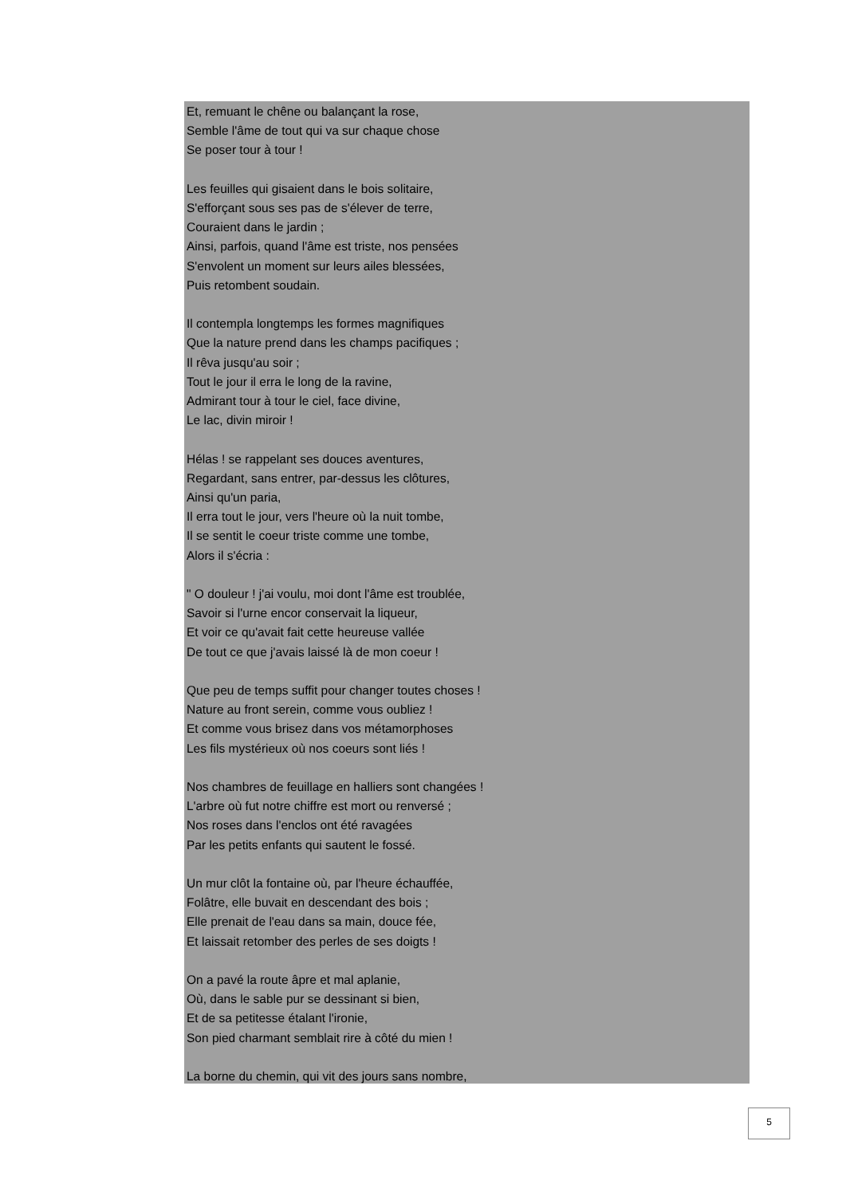Et, remuant le chêne ou balançant la rose,
Semble l'âme de tout qui va sur chaque chose
Se poser tour à tour !
Les feuilles qui gisaient dans le bois solitaire,
S'efforçant sous ses pas de s'élever de terre,
Couraient dans le jardin ;
Ainsi, parfois, quand l'âme est triste, nos pensées
S'envolent un moment sur leurs ailes blessées,
Puis retombent soudain.
Il contempla longtemps les formes magnifiques
Que la nature prend dans les champs pacifiques ;
Il rêva jusqu'au soir ;
Tout le jour il erra le long de la ravine,
Admirant tour à tour le ciel, face divine,
Le lac, divin miroir !
Hélas ! se rappelant ses douces aventures,
Regardant, sans entrer, par-dessus les clôtures,
Ainsi qu'un paria,
Il erra tout le jour, vers l'heure où la nuit tombe,
Il se sentit le coeur triste comme une tombe,
Alors il s'écria :
" O douleur ! j'ai voulu, moi dont l'âme est troublée,
Savoir si l'urne encor conservait la liqueur,
Et voir ce qu'avait fait cette heureuse vallée
De tout ce que j'avais laissé là de mon coeur !
Que peu de temps suffit pour changer toutes choses !
Nature au front serein, comme vous oubliez !
Et comme vous brisez dans vos métamorphoses
Les fils mystérieux où nos coeurs sont liés !
Nos chambres de feuillage en halliers sont changées !
L'arbre où fut notre chiffre est mort ou renversé ;
Nos roses dans l'enclos ont été ravagées
Par les petits enfants qui sautent le fossé.
Un mur clôt la fontaine où, par l'heure échauffée,
Folâtre, elle buvait en descendant des bois ;
Elle prenait de l'eau dans sa main, douce fée,
Et laissait retomber des perles de ses doigts !
On a pavé la route âpre et mal aplanie,
Où, dans le sable pur se dessinant si bien,
Et de sa petitesse étalant l'ironie,
Son pied charmant semblait rire à côté du mien !
La borne du chemin, qui vit des jours sans nombre,
5